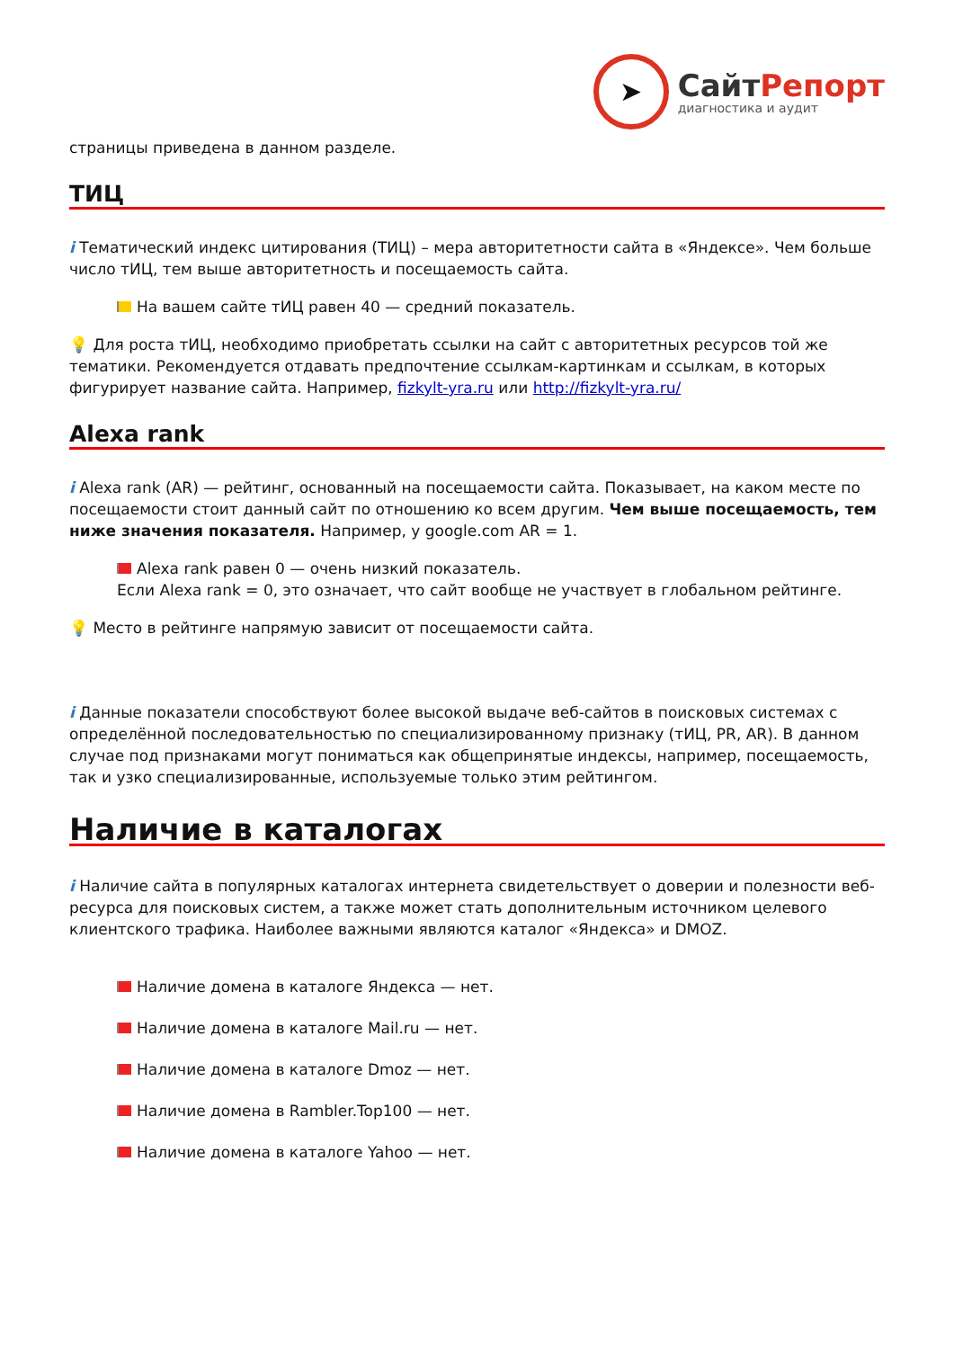➤
СайтРепорт
диагностика и аудит
страницы приведена в данном разделе.
ТИЦ
i Тематический индекс цитирования (ТИЦ) – мера авторитетности сайта в «Яндексе». Чем больше число тИЦ, тем выше авторитетность и посещаемость сайта.
На вашем сайте тИЦ равен 40 — средний показатель.
💡 Для роста тИЦ, необходимо приобретать ссылки на сайт с авторитетных ресурсов той же тематики. Рекомендуется отдавать предпочтение ссылкам-картинкам и ссылкам, в которых фигурирует название сайта. Например, fizkylt-yra.ru или http://fizkylt-yra.ru/
Alexa rank
i Alexa rank (AR) — рейтинг, основанный на посещаемости сайта. Показывает, на каком месте по посещаемости стоит данный сайт по отношению ко всем другим. Чем выше посещаемость, тем ниже значения показателя. Например, у google.com AR = 1.
Alexa rank равен 0 — очень низкий показатель.
Если Alexa rank = 0, это означает, что сайт вообще не участвует в глобальном рейтинге.
💡 Место в рейтинге напрямую зависит от посещаемости сайта.
i Данные показатели способствуют более высокой выдаче веб-сайтов в поисковых системах с определённой последовательностью по специализированному признаку (тИЦ, PR, AR). В данном случае под признаками могут пониматься как общепринятые индексы, например, посещаемость, так и узко специализированные, используемые только этим рейтингом.
Наличие в каталогах
i Наличие сайта в популярных каталогах интернета свидетельствует о доверии и полезности веб-ресурса для поисковых систем, а также может стать дополнительным источником целевого клиентского трафика. Наиболее важными являются каталог «Яндекса» и DMOZ.
Наличие домена в каталоге Яндекса — нет.
Наличие домена в каталоге Mail.ru — нет.
Наличие домена в каталоге Dmoz — нет.
Наличие домена в Rambler.Top100 — нет.
Наличие домена в каталоге Yahoo — нет.